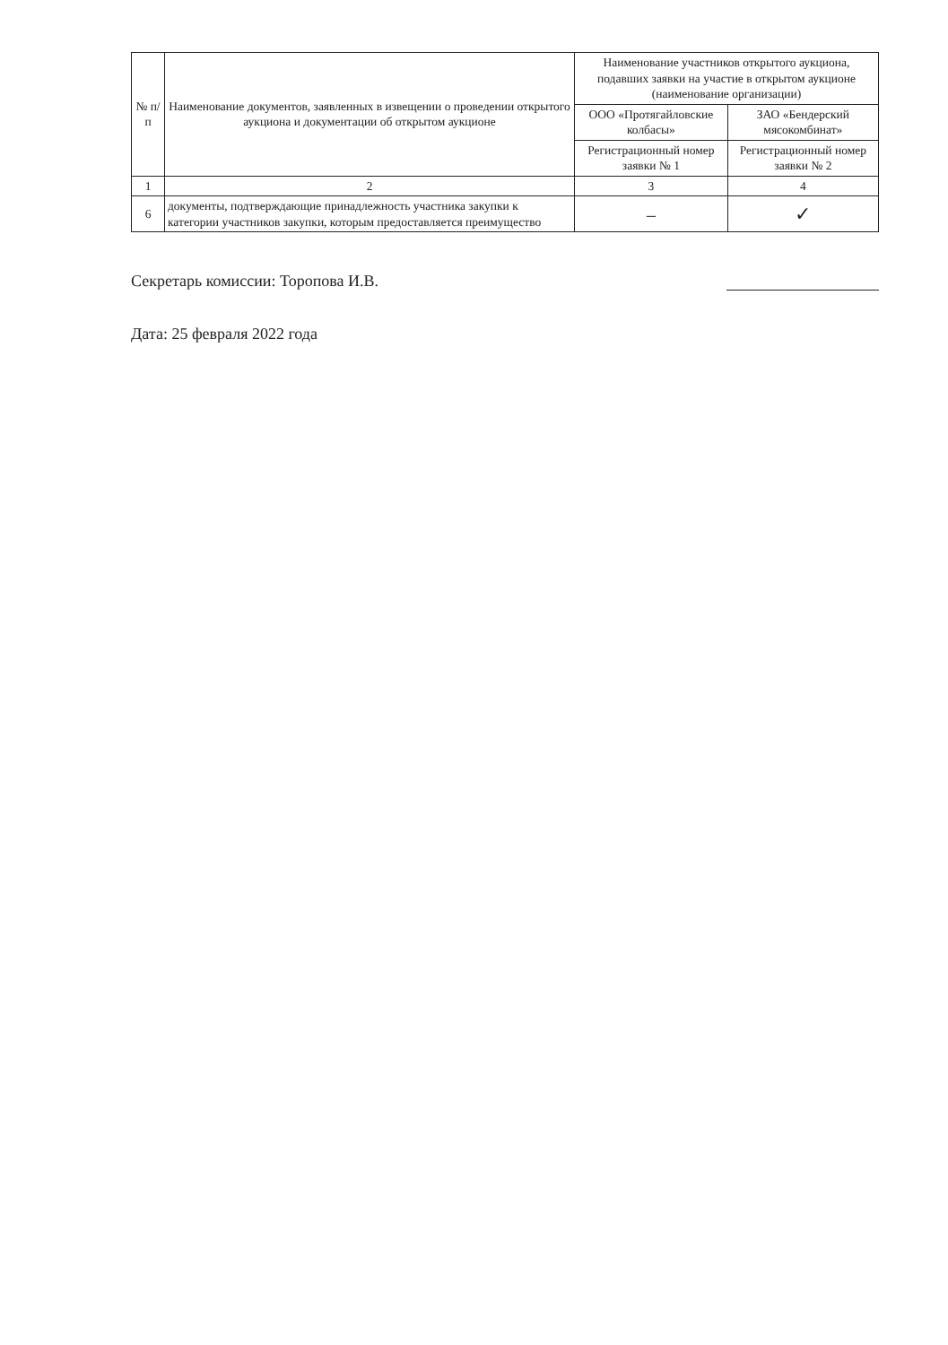| № п/п | Наименование документов, заявленных в извещении о проведении открытого аукциона и документации об открытом аукционе | Наименование участников открытого аукциона, подавших заявки на участие в открытом аукционе (наименование организации) | |
| --- | --- | --- | --- |
| | | ООО «Протягайловские колбасы» | ЗАО «Бендерский мясокомбинат» |
| | | Регистрационный номер заявки № 1 | Регистрационный номер заявки № 2 |
| 1 | 2 | 3 | 4 |
| 6 | документы, подтверждающие принадлежность участника закупки к категории участников закупки, которым предоставляется преимущество | – | ✓ |
Секретарь комиссии: Торопова И.В.
Дата: 25 февраля 2022 года